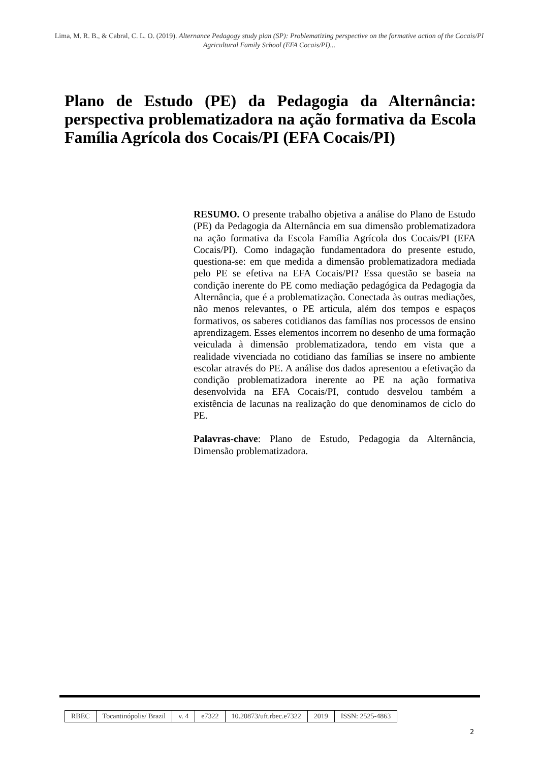Lima, M. R. B., & Cabral, C. L. O. (2019). Alternance Pedagogy study plan (SP): Problematizing perspective on the formative action of the Cocais/PI Agricultural Family School (EFA Cocais/PI)...
Plano de Estudo (PE) da Pedagogia da Alternância: perspectiva problematizadora na ação formativa da Escola Família Agrícola dos Cocais/PI (EFA Cocais/PI)
RESUMO. O presente trabalho objetiva a análise do Plano de Estudo (PE) da Pedagogia da Alternância em sua dimensão problematizadora na ação formativa da Escola Família Agrícola dos Cocais/PI (EFA Cocais/PI). Como indagação fundamentadora do presente estudo, questiona-se: em que medida a dimensão problematizadora mediada pelo PE se efetiva na EFA Cocais/PI? Essa questão se baseia na condição inerente do PE como mediação pedagógica da Pedagogia da Alternância, que é a problematização. Conectada às outras mediações, não menos relevantes, o PE articula, além dos tempos e espaços formativos, os saberes cotidianos das famílias nos processos de ensino aprendizagem. Esses elementos incorrem no desenho de uma formação veiculada à dimensão problematizadora, tendo em vista que a realidade vivenciada no cotidiano das famílias se insere no ambiente escolar através do PE. A análise dos dados apresentou a efetivação da condição problematizadora inerente ao PE na ação formativa desenvolvida na EFA Cocais/PI, contudo desvelou também a existência de lacunas na realização do que denominamos de ciclo do PE.
Palavras-chave: Plano de Estudo, Pedagogia da Alternância, Dimensão problematizadora.
| RBEC | Tocantinópolis/ Brazil | v. 4 | e7322 | 10.20873/uft.rbec.e7322 | 2019 | ISSN: 2525-4863 |
2